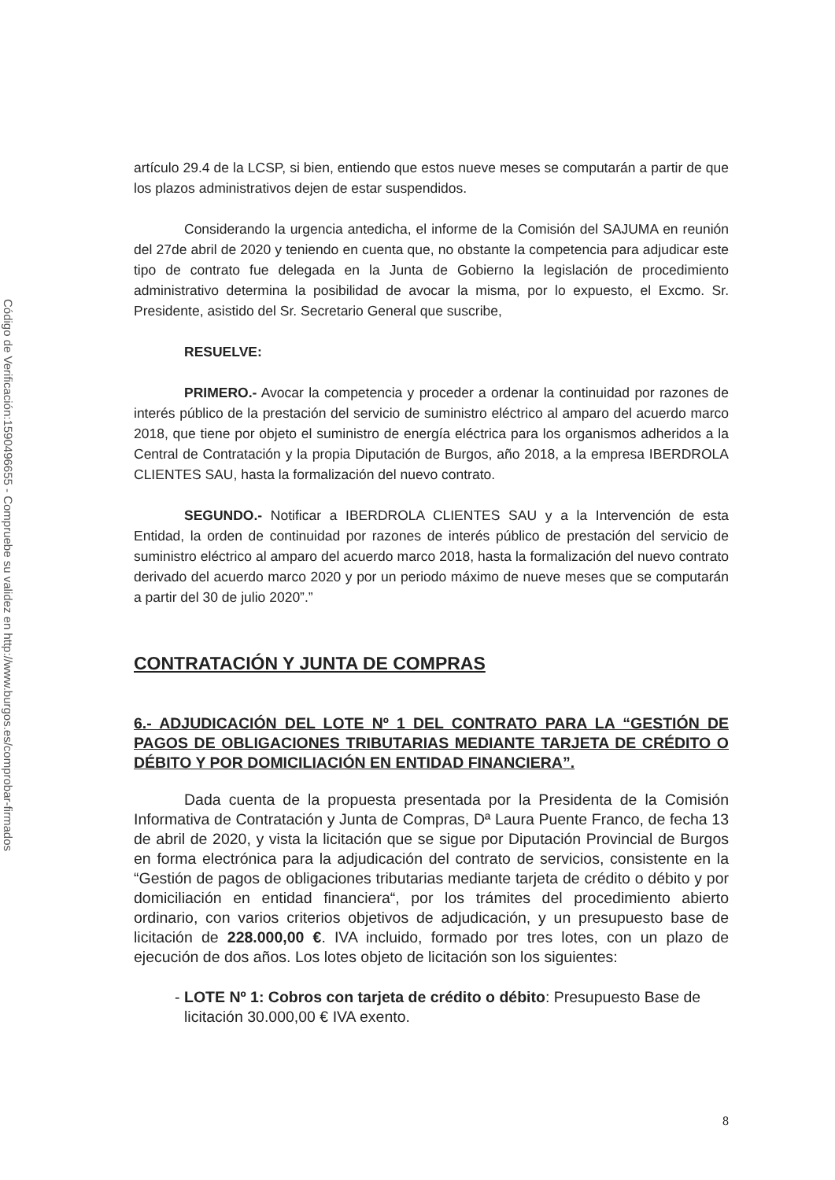Código de Verificación:1590496655 - Compruebe su validez en http://www.burgos.es/comprobar-firmados
artículo 29.4 de la LCSP, si bien, entiendo que estos nueve meses se computarán a partir de que los plazos administrativos dejen de estar suspendidos.
Considerando la urgencia antedicha, el informe de la Comisión del SAJUMA en reunión del 27de abril de 2020 y teniendo en cuenta que, no obstante la competencia para adjudicar este tipo de contrato fue delegada en la Junta de Gobierno la legislación de procedimiento administrativo determina la posibilidad de avocar la misma, por lo expuesto, el Excmo. Sr. Presidente, asistido del Sr. Secretario General que suscribe,
RESUELVE:
PRIMERO.- Avocar la competencia y proceder a ordenar la continuidad por razones de interés público de la prestación del servicio de suministro eléctrico al amparo del acuerdo marco 2018, que tiene por objeto el suministro de energía eléctrica para los organismos adheridos a la Central de Contratación y la propia Diputación de Burgos, año 2018, a la empresa IBERDROLA CLIENTES SAU, hasta la formalización del nuevo contrato.
SEGUNDO.- Notificar a IBERDROLA CLIENTES SAU y a la Intervención de esta Entidad, la orden de continuidad por razones de interés público de prestación del servicio de suministro eléctrico al amparo del acuerdo marco 2018, hasta la formalización del nuevo contrato derivado del acuerdo marco 2020 y por un periodo máximo de nueve meses que se computarán a partir del 30 de julio 2020”.”
CONTRATACIÓN Y JUNTA DE COMPRAS
6.- ADJUDICACIÓN DEL LOTE Nº 1 DEL CONTRATO PARA LA “GESTIÓN DE PAGOS DE OBLIGACIONES TRIBUTARIAS MEDIANTE TARJETA DE CRÉDITO O DÉBITO Y POR DOMICILIACIÓN EN ENTIDAD FINANCIERA”.
Dada cuenta de la propuesta presentada por la Presidenta de la Comisión Informativa de Contratación y Junta de Compras, Dª Laura Puente Franco, de fecha 13 de abril de 2020, y vista la licitación que se sigue por Diputación Provincial de Burgos en forma electrónica para la adjudicación del contrato de servicios, consistente en la “Gestión de pagos de obligaciones tributarias mediante tarjeta de crédito o débito y por domiciliación en entidad financiera“, por los trámites del procedimiento abierto ordinario, con varios criterios objetivos de adjudicación, y un presupuesto base de licitación de 228.000,00 €. IVA incluido, formado por tres lotes, con un plazo de ejecución de dos años. Los lotes objeto de licitación son los siguientes:
LOTE Nº 1: Cobros con tarjeta de crédito o débito: Presupuesto Base de licitación 30.000,00 € IVA exento.
8